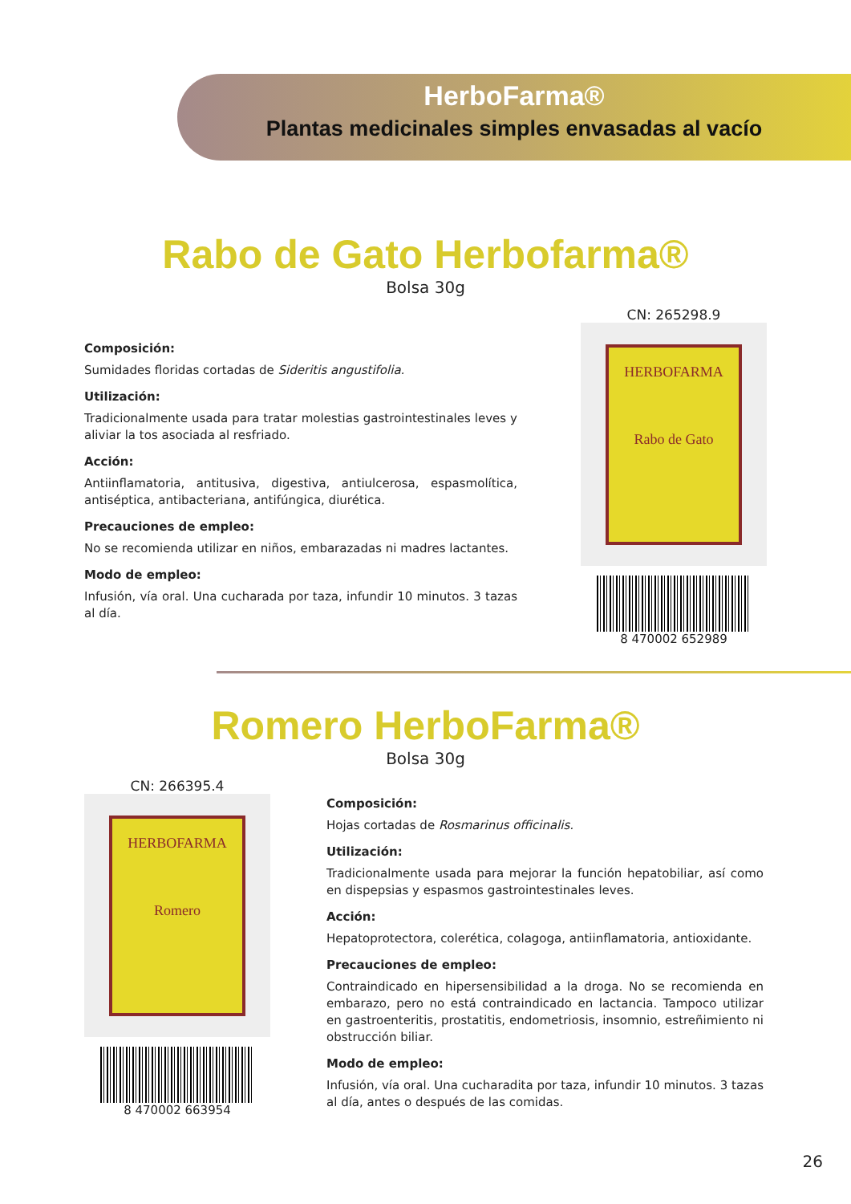HerboFarma®
Plantas medicinales simples envasadas al vacío
Rabo de Gato Herbofarma®
Bolsa 30g
Composición:
Sumidades floridas cortadas de Sideritis angustifolia.
Utilización:
Tradicionalmente usada para tratar molestias gastrointestinales leves y aliviar la tos asociada al resfriado.
Acción:
Antiinflamatoria, antitusiva, digestiva, antiulcerosa, espasmolítica, antiséptica, antibacteriana, antifúngica, diurética.
Precauciones de empleo:
No se recomienda utilizar en niños, embarazadas ni madres lactantes.
Modo de empleo:
Infusión, vía oral. Una cucharada por taza, infundir 10 minutos. 3 tazas al día.
CN: 265298.9
HERBOFARMA
Rabo de Gato
8 470002 652989
Romero HerboFarma®
Bolsa 30g
CN: 266395.4
HERBOFARMA
Romero
8 470002 663954
Composición:
Hojas cortadas de Rosmarinus officinalis.
Utilización:
Tradicionalmente usada para mejorar la función hepatobiliar, así como en dispepsias y espasmos gastrointestinales leves.
Acción:
Hepatoprotectora, colerética, colagoga, antiinflamatoria, antioxidante.
Precauciones de empleo:
Contraindicado en hipersensibilidad a la droga. No se recomienda en embarazo, pero no está contraindicado en lactancia. Tampoco utilizar en gastroenteritis, prostatitis, endometriosis, insomnio, estreñimiento ni obstrucción biliar.
Modo de empleo:
Infusión, vía oral. Una cucharadita por taza, infundir 10 minutos. 3 tazas al día, antes o después de las comidas.
26